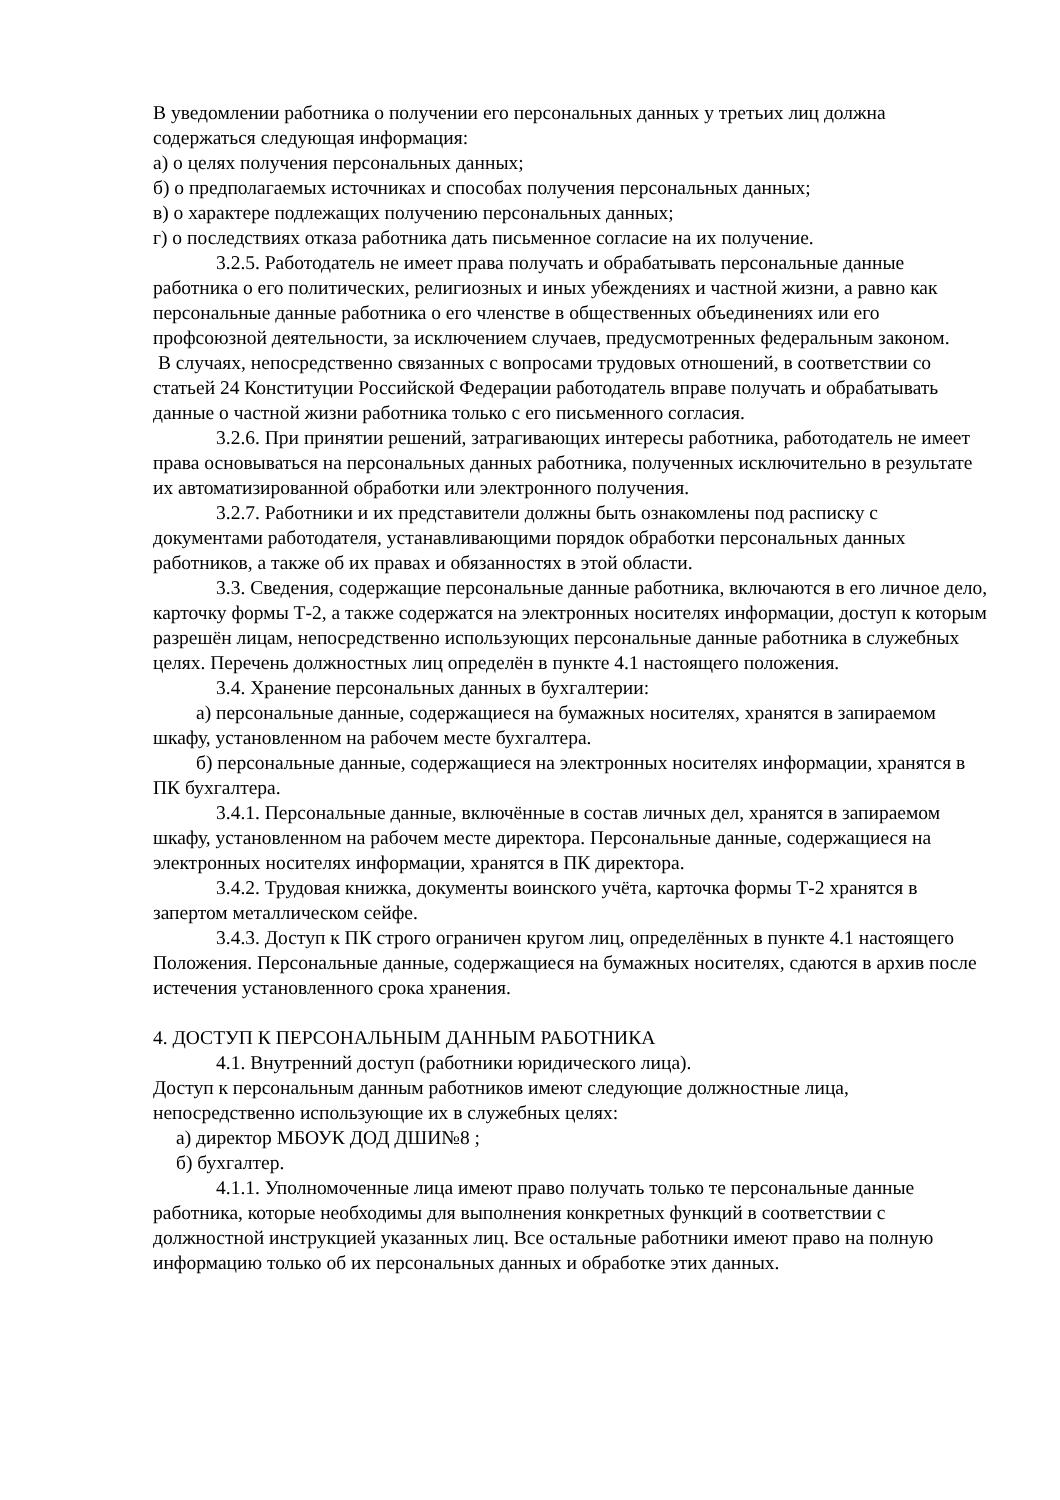В уведомлении работника о получении его персональных данных у третьих лиц должна содержаться следующая информация:
а) о целях получения персональных данных;
б) о предполагаемых источниках и способах получения персональных данных;
в) о характере подлежащих получению персональных данных;
г) о последствиях отказа работника дать письменное согласие на их получение.
3.2.5. Работодатель не имеет права получать и обрабатывать персональные данные работника о его политических, религиозных и иных убеждениях и частной жизни, а равно как персональные данные работника о его членстве в общественных объединениях или его профсоюзной деятельности, за исключением случаев, предусмотренных федеральным законом.
В случаях, непосредственно связанных с вопросами трудовых отношений, в соответствии со статьей 24 Конституции Российской Федерации работодатель вправе получать и обрабатывать данные о частной жизни работника только с его письменного согласия.
3.2.6. При принятии решений, затрагивающих интересы работника, работодатель не имеет права основываться на персональных данных работника, полученных исключительно в результате их автоматизированной обработки или электронного получения.
3.2.7. Работники и их представители должны быть ознакомлены под расписку с документами работодателя, устанавливающими порядок обработки персональных данных работников, а также об их правах и обязанностях в этой области.
3.3. Сведения, содержащие персональные данные работника, включаются в его личное дело, карточку формы Т-2, а также содержатся на электронных носителях информации, доступ к которым разрешён лицам, непосредственно использующих персональные данные работника в служебных целях. Перечень должностных лиц определён в пункте 4.1 настоящего положения.
3.4. Хранение персональных данных в бухгалтерии:
а) персональные данные, содержащиеся на бумажных носителях, хранятся в запираемом шкафу, установленном на рабочем месте бухгалтера.
б) персональные данные, содержащиеся на электронных носителях информации, хранятся в ПК бухгалтера.
3.4.1. Персональные данные, включённые в состав личных дел, хранятся в запираемом шкафу, установленном на рабочем месте директора. Персональные данные, содержащиеся на электронных носителях информации, хранятся в ПК директора.
3.4.2. Трудовая книжка, документы воинского учёта, карточка формы Т-2 хранятся в запертом металлическом сейфе.
3.4.3. Доступ к ПК строго ограничен кругом лиц, определённых в пункте 4.1 настоящего Положения. Персональные данные, содержащиеся на бумажных носителях, сдаются в архив после истечения установленного срока хранения.
4. ДОСТУП К ПЕРСОНАЛЬНЫМ ДАННЫМ РАБОТНИКА
4.1. Внутренний доступ (работники юридического лица).
Доступ к персональным данным работников имеют следующие должностные лица, непосредственно использующие их в служебных целях:
а) директор МБОУК ДОД ДШИ№8 ;
б) бухгалтер.
4.1.1. Уполномоченные лица имеют право получать только те персональные данные работника, которые необходимы для выполнения конкретных функций в соответствии с должностной инструкцией указанных лиц. Все остальные работники имеют право на полную информацию только об их персональных данных и обработке этих данных.